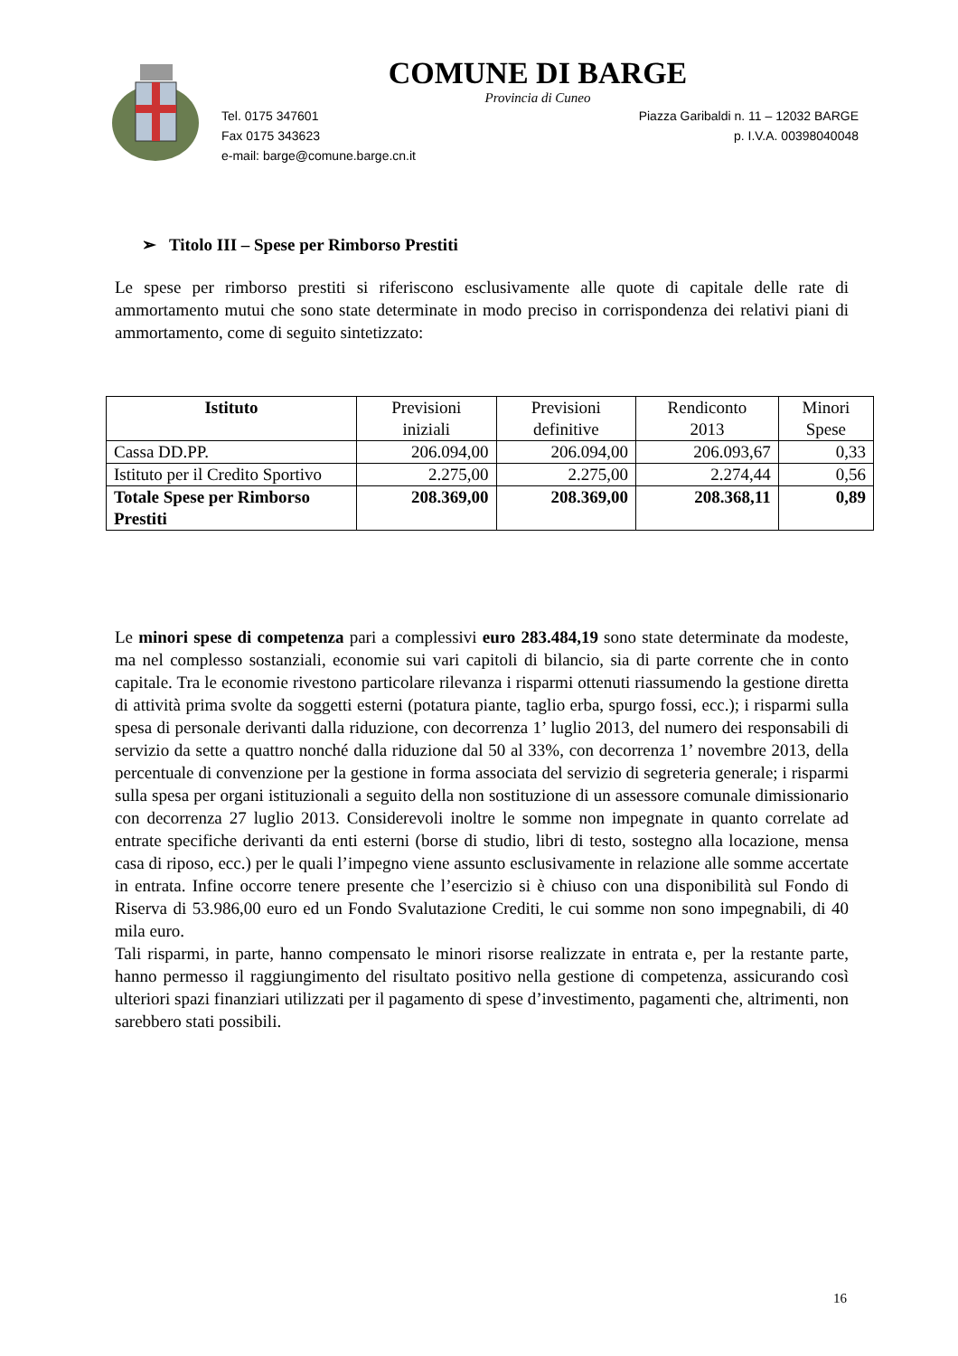COMUNE DI BARGE
Provincia di Cuneo
Tel. 0175 347601
Fax 0175 343623
e-mail: barge@comune.barge.cn.it
Piazza Garibaldi n. 11 – 12032 BARGE
p. I.V.A. 00398040048
➢ Titolo III – Spese per Rimborso Prestiti
Le spese per rimborso prestiti si riferiscono esclusivamente alle quote di capitale delle rate di ammortamento mutui che sono state determinate in modo preciso in corrispondenza dei relativi piani di ammortamento, come di seguito sintetizzato:
| Istituto | Previsioni iniziali | Previsioni definitive | Rendiconto 2013 | Minori Spese |
| --- | --- | --- | --- | --- |
| Cassa DD.PP. | 206.094,00 | 206.094,00 | 206.093,67 | 0,33 |
| Istituto per il Credito Sportivo | 2.275,00 | 2.275,00 | 2.274,44 | 0,56 |
| Totale Spese per Rimborso Prestiti | 208.369,00 | 208.369,00 | 208.368,11 | 0,89 |
Le minori spese di competenza pari a complessivi euro 283.484,19 sono state determinate da modeste, ma nel complesso sostanziali, economie sui vari capitoli di bilancio, sia di parte corrente che in conto capitale. Tra le economie rivestono particolare rilevanza i risparmi ottenuti riassumendo la gestione diretta di attività prima svolte da soggetti esterni (potatura piante, taglio erba, spurgo fossi, ecc.); i risparmi sulla spesa di personale derivanti dalla riduzione, con decorrenza 1’ luglio 2013, del numero dei responsabili di servizio da sette a quattro nonché dalla riduzione dal 50 al 33%, con decorrenza 1’ novembre 2013, della percentuale di convenzione per la gestione in forma associata del servizio di segreteria generale; i risparmi sulla spesa per organi istituzionali a seguito della non sostituzione di un assessore comunale dimissionario con decorrenza 27 luglio 2013. Considerevoli inoltre le somme non impegnate in quanto correlate ad entrate specifiche derivanti da enti esterni (borse di studio, libri di testo, sostegno alla locazione, mensa casa di riposo, ecc.) per le quali l’impegno viene assunto esclusivamente in relazione alle somme accertate in entrata. Infine occorre tenere presente che l’esercizio si è chiuso con una disponibilità sul Fondo di Riserva di 53.986,00 euro ed un Fondo Svalutazione Crediti, le cui somme non sono impegnabili, di 40 mila euro.
Tali risparmi, in parte, hanno compensato le minori risorse realizzate in entrata e, per la restante parte, hanno permesso il raggiungimento del risultato positivo nella gestione di competenza, assicurando così ulteriori spazi finanziari utilizzati per il pagamento di spese d’investimento, pagamenti che, altrimenti, non sarebbero stati possibili.
16